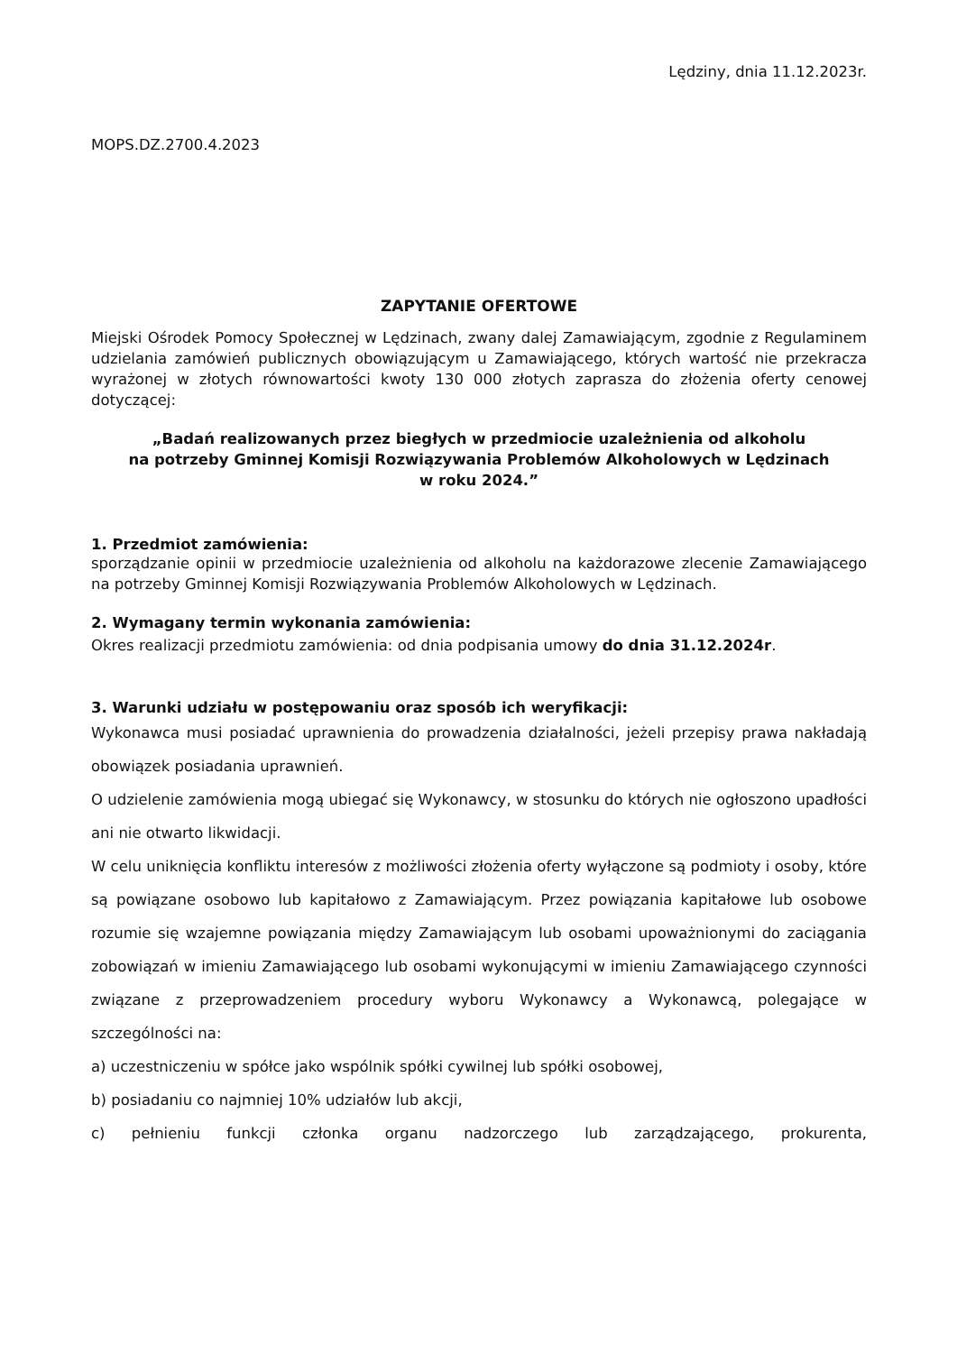Lędziny, dnia 11.12.2023r.
MOPS.DZ.2700.4.2023
ZAPYTANIE OFERTOWE
Miejski Ośrodek Pomocy Społecznej w Lędzinach, zwany dalej Zamawiającym, zgodnie z Regulaminem udzielania zamówień publicznych obowiązującym u Zamawiającego, których wartość nie przekracza wyrażonej w złotych równowartości kwoty 130 000 złotych zaprasza do złożenia oferty cenowej dotyczącej:
„Badań realizowanych przez biegłych w przedmiocie uzależnienia od alkoholu
na potrzeby Gminnej Komisji Rozwiązywania Problemów Alkoholowych w Lędzinach
w roku 2024.”
1. Przedmiot zamówienia:
sporządzanie opinii w przedmiocie uzależnienia od alkoholu na każdorazowe zlecenie Zamawiającego na potrzeby Gminnej Komisji Rozwiązywania Problemów Alkoholowych w Lędzinach.
2. Wymagany termin wykonania zamówienia:
Okres realizacji przedmiotu zamówienia: od dnia podpisania umowy do dnia 31.12.2024r.
3. Warunki udziału w postępowaniu oraz sposób ich weryfikacji:
Wykonawca musi posiadać uprawnienia do prowadzenia działalności, jeżeli przepisy prawa nakładają obowiązek posiadania uprawnień.
O udzielenie zamówienia mogą ubiegać się Wykonawcy, w stosunku do których nie ogłoszono upadłości ani nie otwarto likwidacji.
W celu uniknięcia konfliktu interesów z możliwości złożenia oferty wyłączone są podmioty i osoby, które są powiązane osobowo lub kapitałowo z Zamawiającym. Przez powiązania kapitałowe lub osobowe rozumie się wzajemne powiązania między Zamawiającym lub osobami upoważnionymi do zaciągania zobowiązań w imieniu Zamawiającego lub osobami wykonującymi w imieniu Zamawiającego czynności związane z przeprowadzeniem procedury wyboru Wykonawcy a Wykonawcą, polegające w szczególności na:
a) uczestniczeniu w spółce jako wspólnik spółki cywilnej lub spółki osobowej,
b) posiadaniu co najmniej 10% udziałów lub akcji,
c) pełnieniu funkcji członka organu nadzorczego lub zarządzającego, prokurenta,